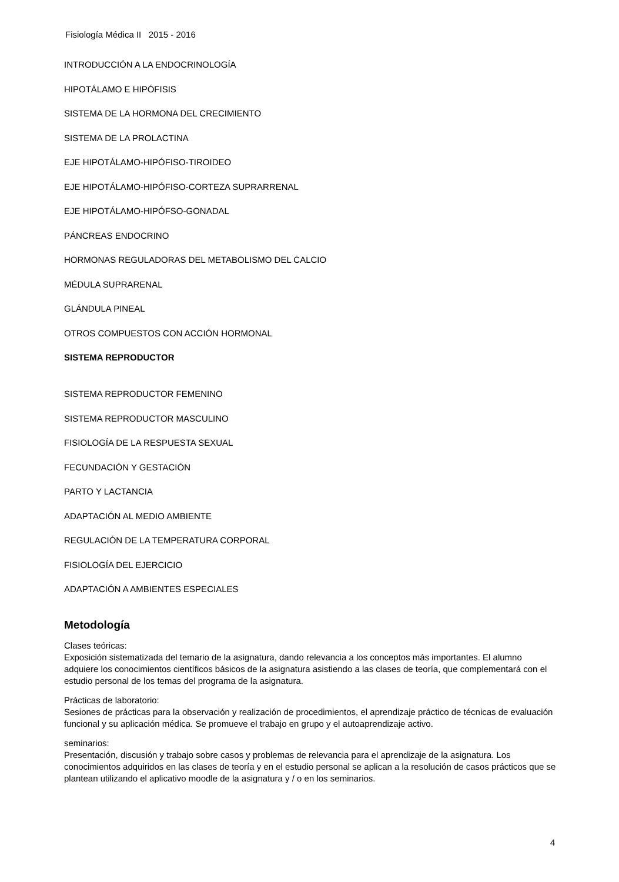Fisiología Médica II 2015 - 2016
INTRODUCCIÓN A LA ENDOCRINOLOGÍA
HIPOTÁLAMO E HIPÓFISIS
SISTEMA DE LA HORMONA DEL CRECIMIENTO
SISTEMA DE LA PROLACTINA
EJE HIPOTÁLAMO-HIPÓFISO-TIROIDEO
EJE HIPOTÁLAMO-HIPÓFISO-CORTEZA SUPRARRENAL
EJE HIPOTÁLAMO-HIPÓFSO-GONADAL
PÁNCREAS ENDOCRINO
HORMONAS REGULADORAS DEL METABOLISMO DEL CALCIO
MÉDULA SUPRARENAL
GLÁNDULA PINEAL
OTROS COMPUESTOS CON ACCIÓN HORMONAL
SISTEMA REPRODUCTOR
SISTEMA REPRODUCTOR FEMENINO
SISTEMA REPRODUCTOR MASCULINO
FISIOLOGÍA DE LA RESPUESTA SEXUAL
FECUNDACIÓN Y GESTACIÓN
PARTO Y LACTANCIA
ADAPTACIÓN AL MEDIO AMBIENTE
REGULACIÓN DE LA TEMPERATURA CORPORAL
FISIOLOGÍA DEL EJERCICIO
ADAPTACIÓN A AMBIENTES ESPECIALES
Metodología
Clases teóricas:
Exposición sistematizada del temario de la asignatura, dando relevancia a los conceptos más importantes. El alumno adquiere los conocimientos científicos básicos de la asignatura asistiendo a las clases de teoría, que complementará con el estudio personal de los temas del programa de la asignatura.
Prácticas de laboratorio:
Sesiones de prácticas para la observación y realización de procedimientos, el aprendizaje práctico de técnicas de evaluación funcional y su aplicación médica. Se promueve el trabajo en grupo y el autoaprendizaje activo.
seminarios:
Presentación, discusión y trabajo sobre casos y problemas de relevancia para el aprendizaje de la asignatura. Los conocimientos adquiridos en las clases de teoría y en el estudio personal se aplican a la resolución de casos prácticos que se plantean utilizando el aplicativo moodle de la asignatura y / o en los seminarios.
4